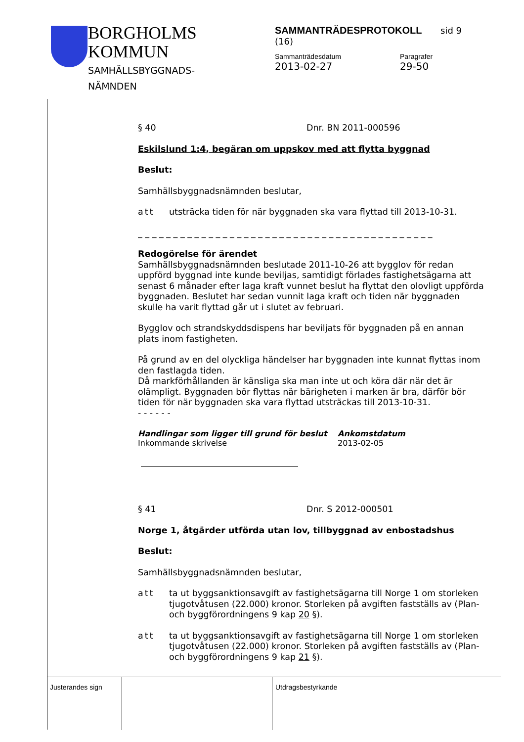BORGHOLMS
KOMMUN
SAMHÄLLSBYGGNADS-
NÄMNDEN
SAMMANTRÄDESPROTOKOLL sid 9 (16)
Sammanträdesdatum
2013-02-27
Paragrafer
29-50
§ 40 Dnr. BN 2011-000596
Eskilslund 1:4, begäran om uppskov med att flytta byggnad
Beslut:
Samhällsbyggnadsnämnden beslutar,
att utsträcka tiden för när byggnaden ska vara flyttad till 2013-10-31.
_ _ _ _ _ _ _ _ _ _ _ _ _ _ _ _ _ _ _ _ _ _ _ _ _ _ _ _ _ _ _ _ _ _ _ _ _ _ _ _ _ _
Redogörelse för ärendet
Samhällsbyggnadsnämnden beslutade 2011-10-26 att bygglov för redan uppförd byggnad inte kunde beviljas, samtidigt förlades fastighetsägarna att senast 6 månader efter laga kraft vunnet beslut ha flyttat den olovligt uppförda byggnaden. Beslutet har sedan vunnit laga kraft och tiden när byggnaden skulle ha varit flyttad går ut i slutet av februari.
Bygglov och strandskyddsdispens har beviljats för byggnaden på en annan plats inom fastigheten.
På grund av en del olyckliga händelser har byggnaden inte kunnat flyttas inom den fastlagda tiden.
Då markförhållanden är känsliga ska man inte ut och köra där när det är olämpligt. Byggnaden bör flyttas när bärigheten i marken är bra, därför bör tiden för när byggnaden ska vara flyttad utsträckas till 2013-10-31.
- - - - - -
Handlingar som ligger till grund för beslut
Inkommande skrivelse
Ankomstdatum
2013-02-05
§ 41 Dnr. S 2012-000501
Norge 1, åtgärder utförda utan lov, tillbyggnad av enbostadshus
Beslut:
Samhällsbyggnadsnämnden beslutar,
att ta ut byggsanktionsavgift av fastighetsägarna till Norge 1 om storleken tjugotvåtusen (22.000) kronor. Storleken på avgiften fastställs av (Plan- och byggförordningens 9 kap 20 §).
att ta ut byggsanktionsavgift av fastighetsägarna till Norge 1 om storleken tjugotvåtusen (22.000) kronor. Storleken på avgiften fastställs av (Plan- och byggförordningens 9 kap 21 §).
Justerandes sign Utdragsbestyrkande